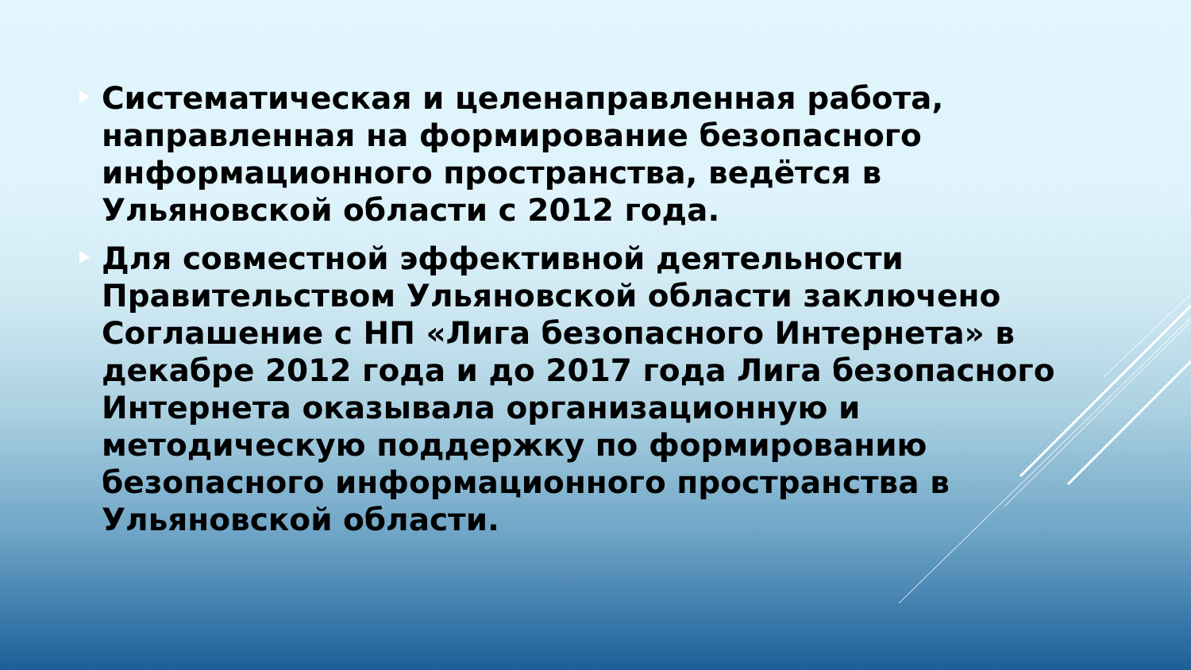Систематическая и целенаправленная работа, направленная на формирование безопасного информационного пространства, ведётся в Ульяновской области с 2012 года.
Для совместной эффективной деятельности Правительством Ульяновской области заключено Соглашение с НП «Лига безопасного Интернета» в декабре 2012 года и до 2017 года Лига безопасного Интернета оказывала организационную и методическую поддержку по формированию безопасного информационного пространства в Ульяновской области.